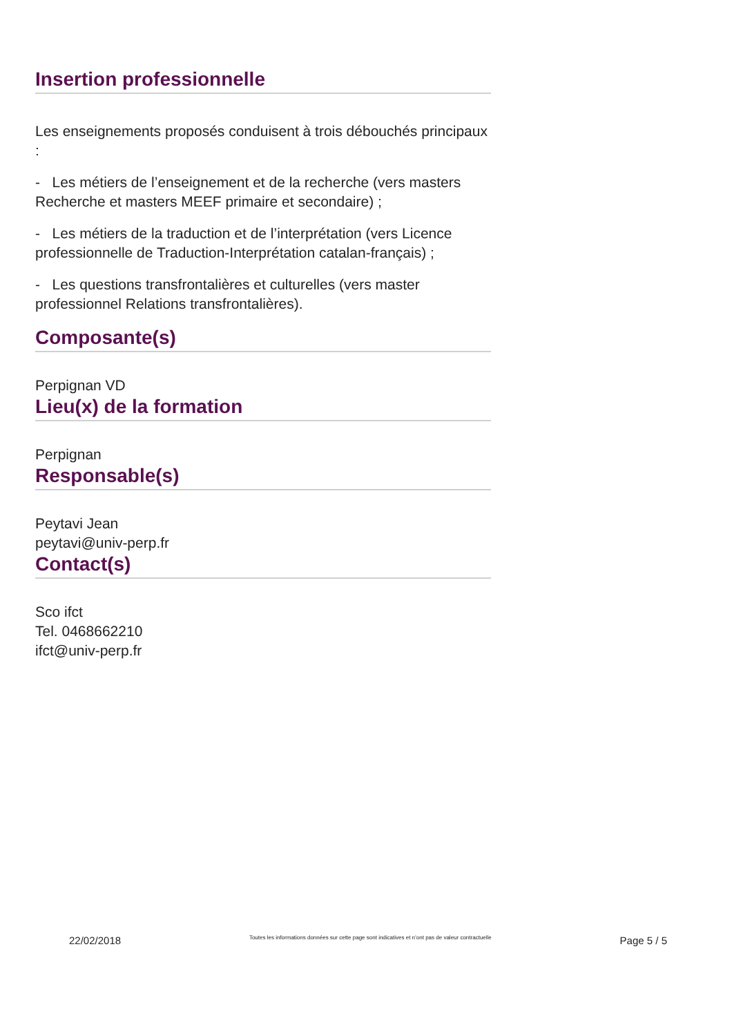Insertion professionnelle
Les enseignements proposés conduisent à trois débouchés principaux :
- Les métiers de l’enseignement et de la recherche (vers masters Recherche et masters MEEF primaire et secondaire) ;
- Les métiers de la traduction et de l’interprétation (vers Licence professionnelle de Traduction-Interprétation catalan-français) ;
- Les questions transfrontalières et culturelles (vers master professionnel Relations transfrontalières).
Composante(s)
Perpignan VD
Lieu(x) de la formation
Perpignan
Responsable(s)
Peytavi Jean
peytavi@univ-perp.fr
Contact(s)
Sco ifct
Tel. 0468662210
ifct@univ-perp.fr
22/02/2018 Toutes les informations données sur cette page sont indicatives et n’ont pas de valeur contractuelle Page 5 / 5